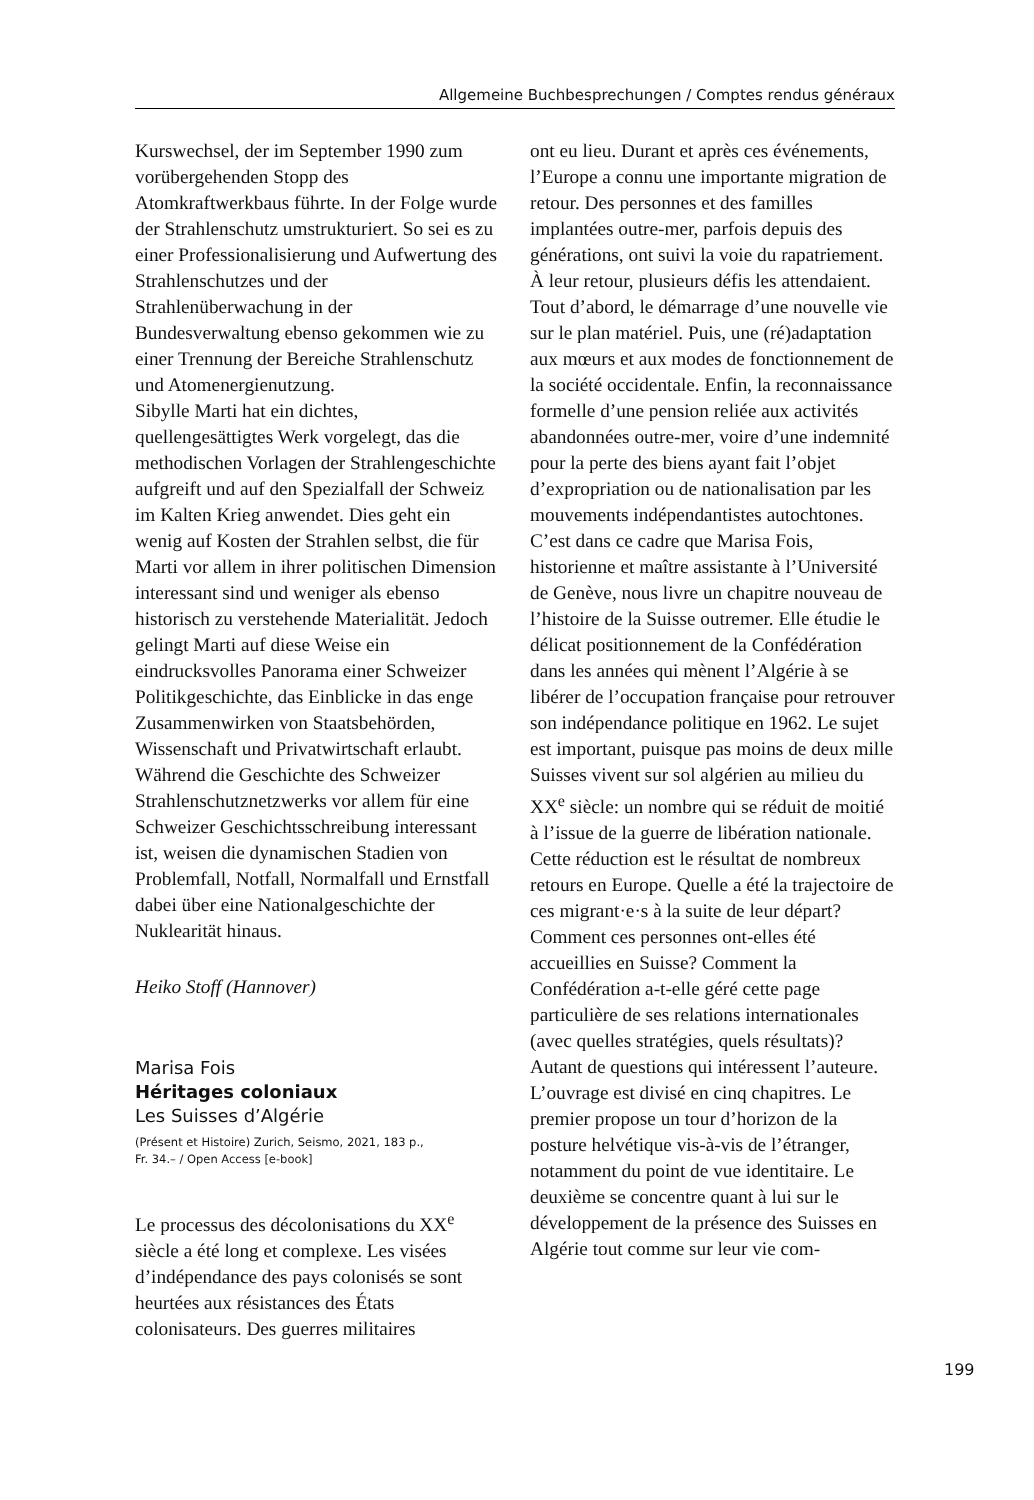Allgemeine Buchbesprechungen / Comptes rendus généraux
Kurswechsel, der im September 1990 zum vorübergehenden Stopp des Atomkraftwerkbaus führte. In der Folge wurde der Strahlenschutz umstrukturiert. So sei es zu einer Professionalisierung und Aufwertung des Strahlenschutzes und der Strahlenüberwachung in der Bundesverwaltung ebenso gekommen wie zu einer Trennung der Bereiche Strahlenschutz und Atomenergienutzung.
Sibylle Marti hat ein dichtes, quellengesättigtes Werk vorgelegt, das die methodischen Vorlagen der Strahlengeschichte aufgreift und auf den Spezialfall der Schweiz im Kalten Krieg anwendet. Dies geht ein wenig auf Kosten der Strahlen selbst, die für Marti vor allem in ihrer politischen Dimension interessant sind und weniger als ebenso historisch zu verstehende Materialität. Jedoch gelingt Marti auf diese Weise ein eindrucksvolles Panorama einer Schweizer Politikgeschichte, das Einblicke in das enge Zusammenwirken von Staatsbehörden, Wissenschaft und Privatwirtschaft erlaubt. Während die Geschichte des Schweizer Strahlenschutznetzwerks vor allem für eine Schweizer Geschichtsschreibung interessant ist, weisen die dynamischen Stadien von Problemfall, Notfall, Normalfall und Ernstfall dabei über eine Nationalgeschichte der Nuklearität hinaus.
Heiko Stoff (Hannover)
Marisa Fois
Héritages coloniaux
Les Suisses d’Algérie
(Présent et Histoire) Zurich, Seismo, 2021, 183 p.,
Fr. 34.– / Open Access [e-book]
Le processus des décolonisations du XX<sup>e</sup> siècle a été long et complexe. Les visées d’indépendance des pays colonisés se sont heurtées aux résistances des États colonisateurs. Des guerres militaires
ont eu lieu. Durant et après ces événements, l’Europe a connu une importante migration de retour. Des personnes et des familles implantées outre-mer, parfois depuis des générations, ont suivi la voie du rapatriement. À leur retour, plusieurs défis les attendaient. Tout d’abord, le démarrage d’une nouvelle vie sur le plan matériel. Puis, une (ré)adaptation aux mœurs et aux modes de fonctionnement de la société occidentale. Enfin, la reconnaissance formelle d’une pension reliée aux activités abandonnées outre-mer, voire d’une indemnité pour la perte des biens ayant fait l’objet d’expropriation ou de nationalisation par les mouvements indépendantistes autochtones.
C’est dans ce cadre que Marisa Fois, historienne et maître assistante à l’Université de Genève, nous livre un chapitre nouveau de l’histoire de la Suisse outremer. Elle étudie le délicat positionnement de la Confédération dans les années qui mènent l’Algérie à se libérer de l’occupation française pour retrouver son indépendance politique en 1962. Le sujet est important, puisque pas moins de deux mille Suisses vivent sur sol algérien au milieu du XX<sup>e</sup> siècle: un nombre qui se réduit de moitié à l’issue de la guerre de libération nationale. Cette réduction est le résultat de nombreux retours en Europe. Quelle a été la trajectoire de ces migrant·e·s à la suite de leur départ? Comment ces personnes ont-elles été accueillies en Suisse? Comment la Confédération a-t-elle géré cette page particulière de ses relations internationales (avec quelles stratégies, quels résultats)? Autant de questions qui intéressent l’auteure.
L’ouvrage est divisé en cinq chapitres. Le premier propose un tour d’horizon de la posture helvétique vis-à-vis de l’étranger, notamment du point de vue identitaire. Le deuxième se concentre quant à lui sur le développement de la présence des Suisses en Algérie tout comme sur leur vie com-
199